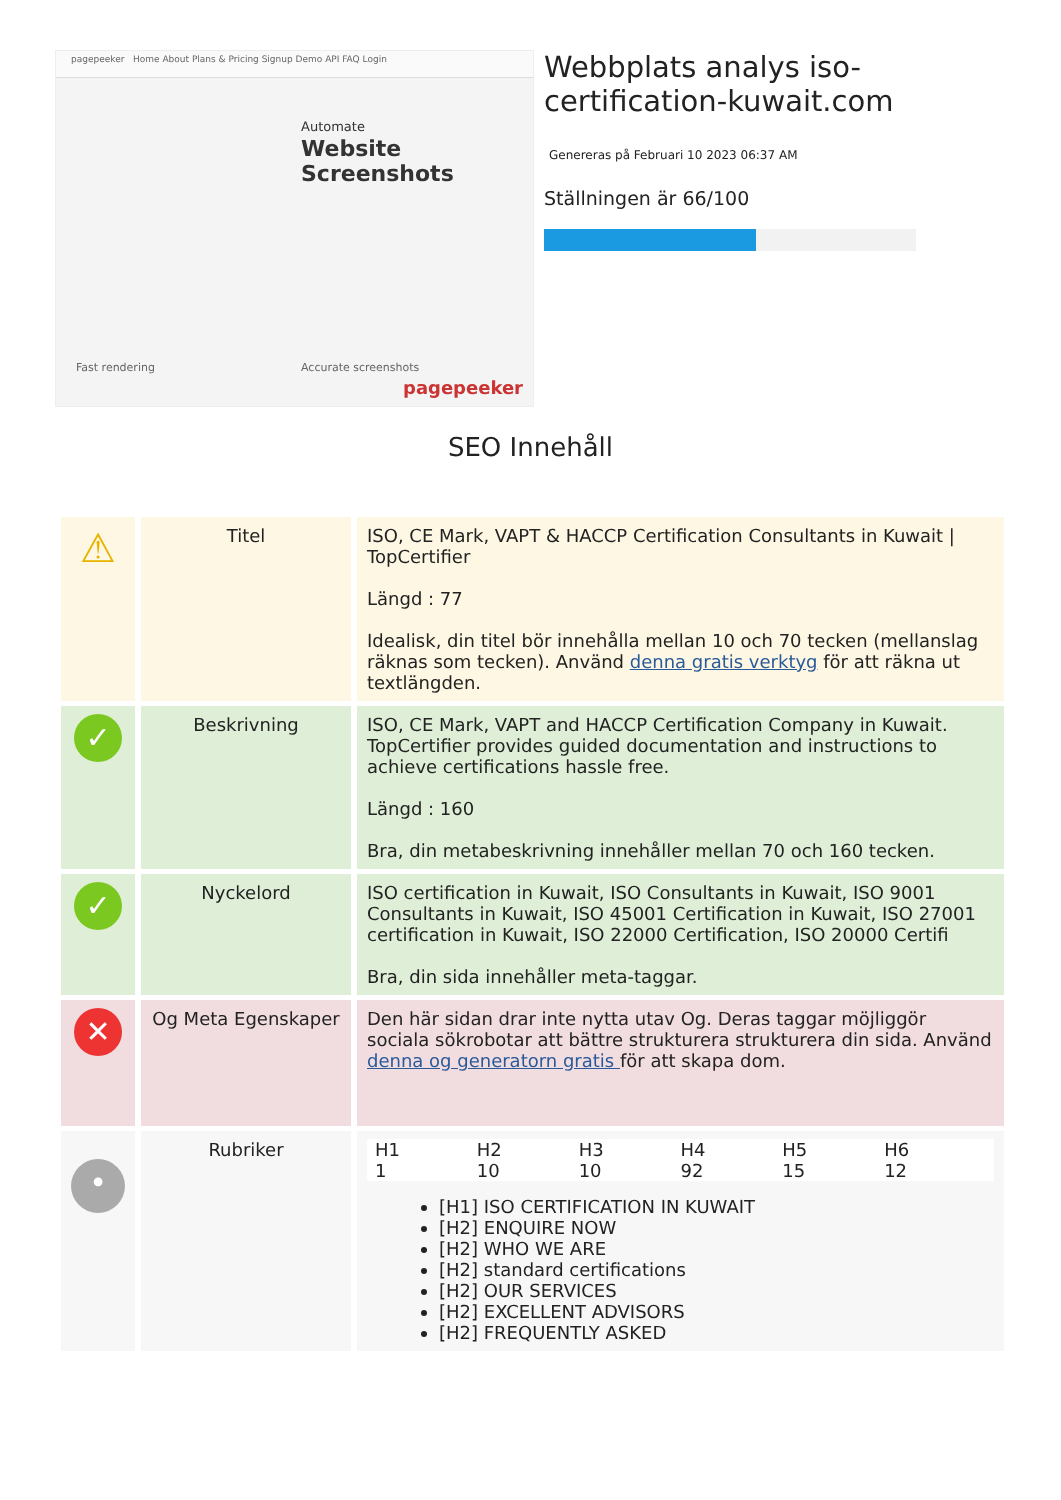pagepeeker Home About Plans & Pricing Signup Demo API FAQ Login
Automate
Website
Screenshots
Fast rendering Accurate screenshots
pagepeeker
Webbplats analys iso-certification-kuwait.com
Genereras på Februari 10 2023 06:37 AM
Ställningen är 66/100
SEO Innehåll
| ⚠ | Titel | ISO, CE Mark, VAPT & HACCP Certification Consultants in Kuwait / TopCertifier Längd : 77 Idealisk, din titel bör innehålla mellan 10 och 70 tecken (mellanslag räknas som tecken). Använd denna gratis verktyg för att räkna ut textlängden. |
| ✓ | Beskrivning | ISO, CE Mark, VAPT and HACCP Certification Company in Kuwait. TopCertifier provides guided documentation and instructions to achieve certifications hassle free. Längd : 160 Bra, din metabeskrivning innehåller mellan 70 och 160 tecken. |
| ✓ | Nyckelord | ISO certification in Kuwait, ISO Consultants in Kuwait, ISO 9001 Consultants in Kuwait, ISO 45001 Certification in Kuwait, ISO 27001 certification in Kuwait, ISO 22000 Certification, ISO 20000 Certifi Bra, din sida innehåller meta-taggar. |
| ✕ | Og Meta Egenskaper | Den här sidan drar inte nytta utav Og. Deras taggar möjliggör sociala sökrobotar att bättre strukturera strukturera din sida. Använd denna og generatorn gratis för att skapa dom. |
| • | Rubriker | H1 1 H2 10 H3 10 H4 92 H5 15 H6 12 [H1] ISO CERTIFICATION IN KUWAIT [H2] ENQUIRE NOW [H2] WHO WE ARE [H2] standard certifications [H2] OUR SERVICES [H2] EXCELLENT ADVISORS [H2] FREQUENTLY ASKED |